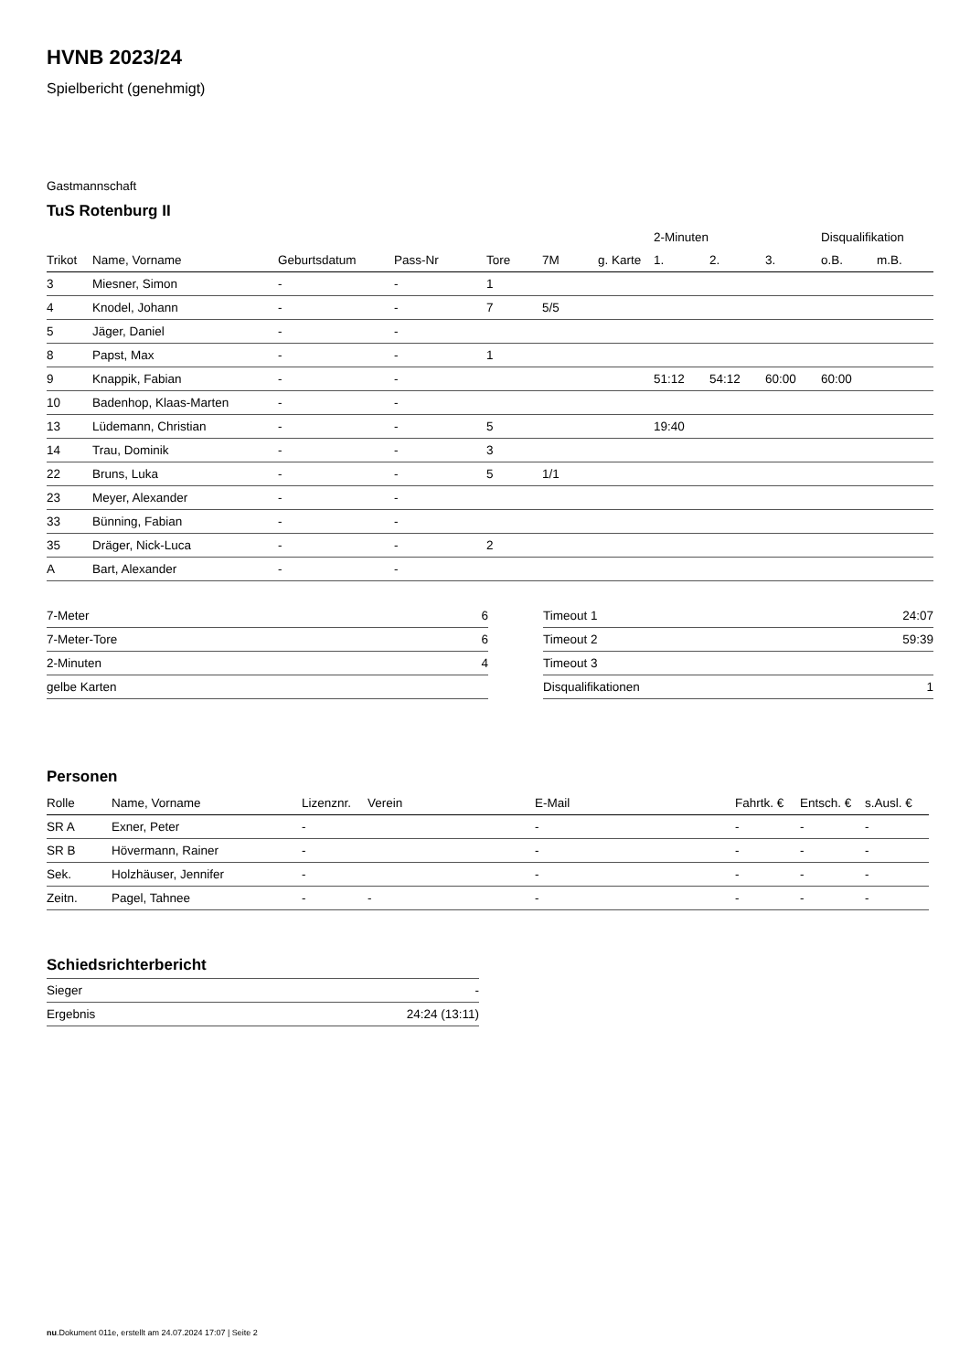HVNB 2023/24
Spielbericht (genehmigt)
Gastmannschaft
TuS Rotenburg II
| | | | | | | | 2-Minuten | | | Disqualifikation | |
| Trikot | Name, Vorname | Geburtsdatum | Pass-Nr | Tore | 7M | g. Karte | 1. | 2. | 3. | o.B. | m.B. |
| 3 | Miesner, Simon | - | - | 1 | | | | | | | |
| 4 | Knodel, Johann | - | - | 7 | 5/5 | | | | | | |
| 5 | Jäger, Daniel | - | - | | | | | | | | |
| 8 | Papst, Max | - | - | 1 | | | | | | | |
| 9 | Knappik, Fabian | - | - | | | | 51:12 | 54:12 | 60:00 | 60:00 | |
| 10 | Badenhop, Klaas-Marten | - | - | | | | | | | | |
| 13 | Lüdemann, Christian | - | - | 5 | | | 19:40 | | | | |
| 14 | Trau, Dominik | - | - | 3 | | | | | | | |
| 22 | Bruns, Luka | - | - | 5 | 1/1 | | | | | | |
| 23 | Meyer, Alexander | - | - | | | | | | | | |
| 33 | Bünning, Fabian | - | - | | | | | | | | |
| 35 | Dräger, Nick-Luca | - | - | 2 | | | | | | | |
| A | Bart, Alexander | - | - | | | | | | | | |
| 7-Meter | 6 |
| 7-Meter-Tore | 6 |
| 2-Minuten | 4 |
| gelbe Karten | |
| Timeout 1 | 24:07 |
| Timeout 2 | 59:39 |
| Timeout 3 | |
| Disqualifikationen | 1 |
Personen
| Rolle | Name, Vorname | Lizenznr. | Verein | E-Mail | Fahrtk. € | Entsch. € | s.Ausl. € |
| --- | --- | --- | --- | --- | --- | --- | --- |
| SR A | Exner, Peter | - | | - | - | - | - |
| SR B | Hövermann, Rainer | - | | - | - | - | - |
| Sek. | Holzhäuser, Jennifer | - | | - | - | - | - |
| Zeitn. | Pagel, Tahnee | - | - | - | - | - | - |
Schiedsrichterbericht
| Sieger | - |
| Ergebnis | 24:24 (13:11) |
nu.Dokument 011e, erstellt am 24.07.2024 17:07 | Seite 2